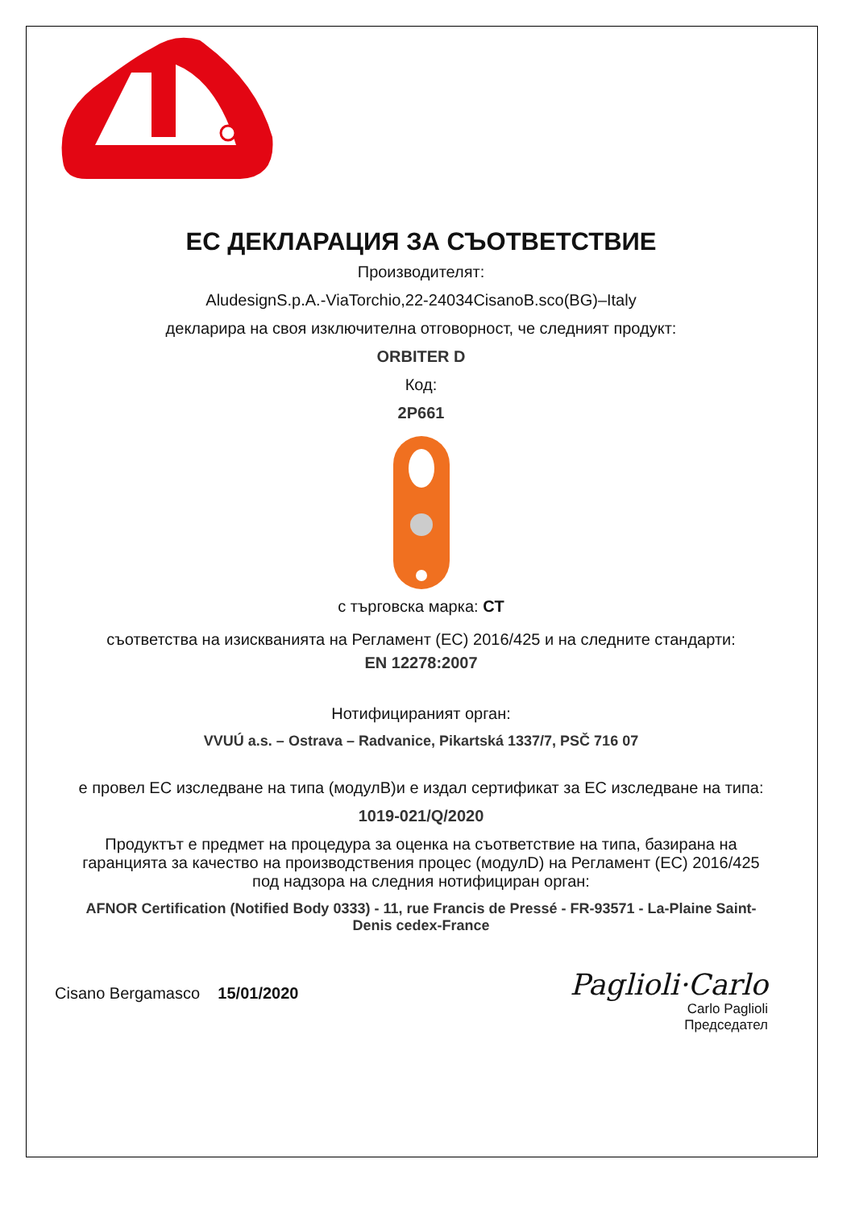ЕС ДЕКЛАРАЦИЯ ЗА СЪОТВЕТСТВИЕ
Производителят:
AludesignS.p.A.-ViaTorchio,22-24034CisanoB.sco(BG)–Italy
декларира на своя изключителна отговорност, че следният продукт:
ORBITER D
Код:
2P661
с търговска марка: CT
съответства на изискванията на Регламент (ЕС) 2016/425 и на следните стандарти:
EN 12278:2007
Нотифицираният орган:
VVUÚ a.s. – Ostrava – Radvanice, Pikartská 1337/7, PSČ 716 07
е провел ЕС изследване на типа (модулB)и е издал сертификат за ЕС изследване на типа:
1019-021/Q/2020
Продуктът е предмет на процедура за оценка на съответствие на типа, базирана на гаранцията за качество на производствения процес (модулD) на Регламент (ЕС) 2016/425 под надзора на следния нотифициран орган:
AFNOR Certification (Notified Body 0333) - 11, rue Francis de Pressé - FR-93571 - La-Plaine Saint-Denis cedex-France
Cisano Bergamasco 15/01/2020
Paglioli·Carlo
Carlo Paglioli
Председател